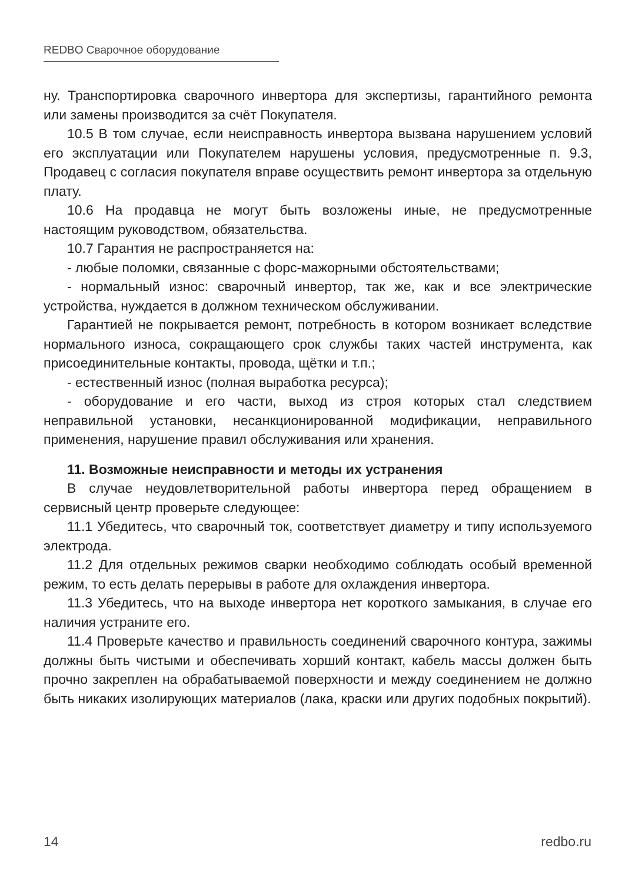REDBO Сварочное оборудование
ну. Транспортировка сварочного инвертора для экспертизы, гарантийного ремонта или замены производится за счёт Покупателя.
10.5 В том случае, если неисправность инвертора вызвана нарушением условий его эксплуатации или Покупателем нарушены условия, предусмотренные п. 9.3, Продавец с согласия покупателя вправе осуществить ремонт инвертора за отдельную плату.
10.6 На продавца не могут быть возложены иные, не предусмотренные настоящим руководством, обязательства.
10.7 Гарантия не распространяется на:
- любые поломки, связанные с форс-мажорными обстоятельствами;
- нормальный износ: сварочный инвертор, так же, как и все электрические устройства, нуждается в должном техническом обслуживании.
Гарантией не покрывается ремонт, потребность в котором возникает вследствие нормального износа, сокращающего срок службы таких частей инструмента, как присоединительные контакты, провода, щётки и т.п.;
- естественный износ (полная выработка ресурса);
- оборудование и его части, выход из строя которых стал следствием неправильной установки, несанкционированной модификации, неправильного применения, нарушение правил обслуживания или хранения.
11. Возможные неисправности и методы их устранения
В случае неудовлетворительной работы инвертора перед обращением в сервисный центр проверьте следующее:
11.1 Убедитесь, что сварочный ток, соответствует диаметру и типу используемого электрода.
11.2 Для отдельных режимов сварки необходимо соблюдать особый временной режим, то есть делать перерывы в работе для охлаждения инвертора.
11.3 Убедитесь, что на выходе инвертора нет короткого замыкания, в случае его наличия устраните его.
11.4 Проверьте качество и правильность соединений сварочного контура, зажимы должны быть чистыми и обеспечивать хорший контакт, кабель массы должен быть прочно закреплен на обрабатываемой поверхности и между соединением не должно быть никаких изолирующих материалов (лака, краски или других подобных покрытий).
14 redbo.ru